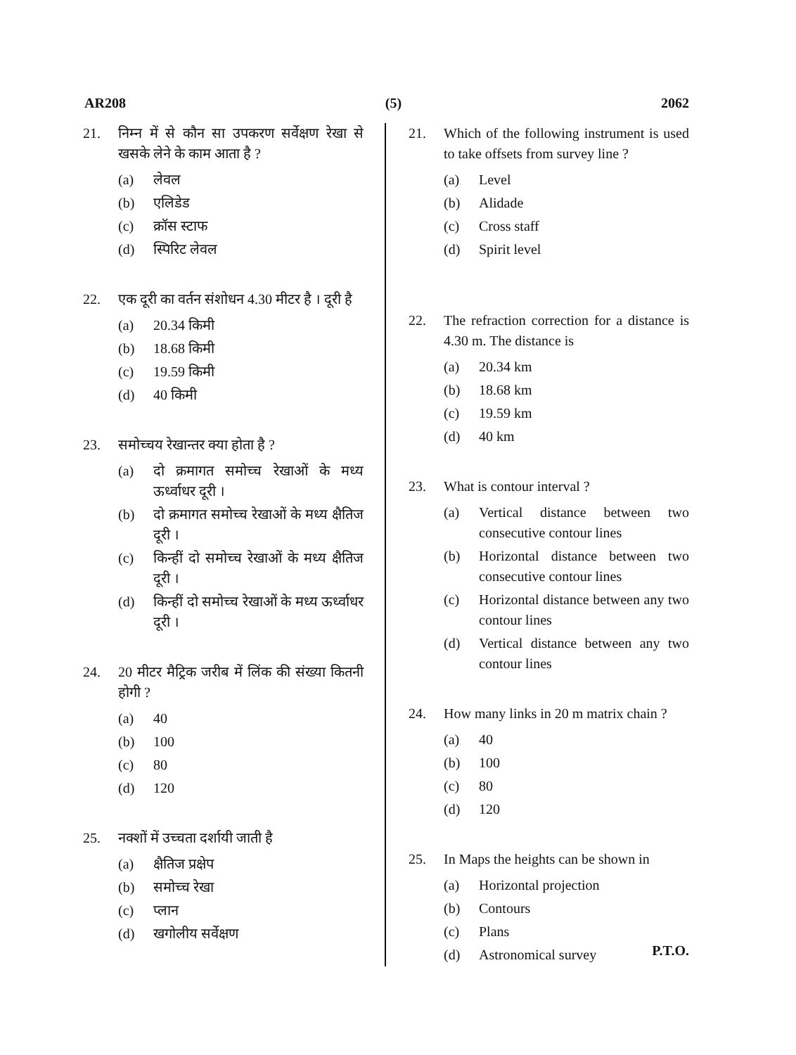AR208 (5) 2062
21. निम्न में से कौन सा उपकरण सर्वेक्षण रेखा से खसके लेने के काम आता है ?
(a) लेवल
(b) एलिडेड
(c) क्रॉस स्टाफ
(d) स्पिरिट लेवल
22. एक दूरी का वर्तन संशोधन 4.30 मीटर है । दूरी है
(a) 20.34 किमी
(b) 18.68 किमी
(c) 19.59 किमी
(d) 40 किमी
23. समोच्चय रेखान्तर क्या होता है ?
(a) दो क्रमागत समोच्च रेखाओं के मध्य ऊर्ध्वाधर दूरी ।
(b) दो क्रमागत समोच्च रेखाओं के मध्य क्षैतिज दूरी ।
(c) किन्हीं दो समोच्च रेखाओं के मध्य क्षैतिज दूरी ।
(d) किन्हीं दो समोच्च रेखाओं के मध्य ऊर्ध्वाधर दूरी ।
24. 20 मीटर मैट्रिक जरीब में लिंक की संख्या कितनी होगी ?
(a) 40
(b) 100
(c) 80
(d) 120
25. नक्शों में उच्चता दर्शायी जाती है
(a) क्षैतिज प्रक्षेप
(b) समोच्च रेखा
(c) प्लान
(d) खगोलीय सर्वेक्षण
21. Which of the following instrument is used to take offsets from survey line ?
(a) Level
(b) Alidade
(c) Cross staff
(d) Spirit level
22. The refraction correction for a distance is 4.30 m. The distance is
(a) 20.34 km
(b) 18.68 km
(c) 19.59 km
(d) 40 km
23. What is contour interval ?
(a) Vertical distance between two consecutive contour lines
(b) Horizontal distance between two consecutive contour lines
(c) Horizontal distance between any two contour lines
(d) Vertical distance between any two contour lines
24. How many links in 20 m matrix chain ?
(a) 40
(b) 100
(c) 80
(d) 120
25. In Maps the heights can be shown in
(a) Horizontal projection
(b) Contours
(c) Plans
(d) Astronomical survey
P.T.O.